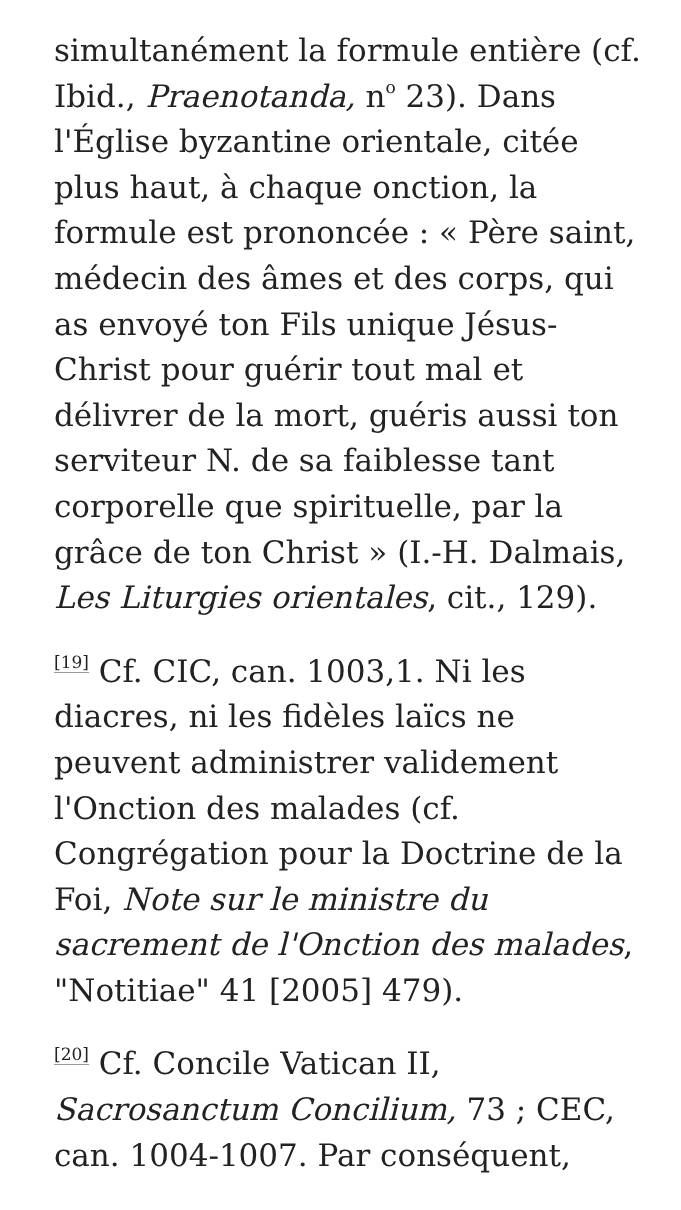simultanément la formule entière (cf. Ibid., Praenotanda, n<sup>o</sup> 23). Dans l'Église byzantine orientale, citée plus haut, à chaque onction, la formule est prononcée : « Père saint, médecin des âmes et des corps, qui as envoyé ton Fils unique Jésus-Christ pour guérir tout mal et délivrer de la mort, guéris aussi ton serviteur N. de sa faiblesse tant corporelle que spirituelle, par la grâce de ton Christ » (I.-H. Dalmais, Les Liturgies orientales, cit., 129).
<sup>[19]</sup> Cf. CIC, can. 1003,1. Ni les diacres, ni les fidèles laïcs ne peuvent administrer validement l'Onction des malades (cf. Congrégation pour la Doctrine de la Foi, Note sur le ministre du sacrement de l'Onction des malades, "Notitiae" 41 [2005] 479).
<sup>[20]</sup> Cf. Concile Vatican II, Sacrosanctum Concilium, 73 ; CEC, can. 1004-1007. Par conséquent,